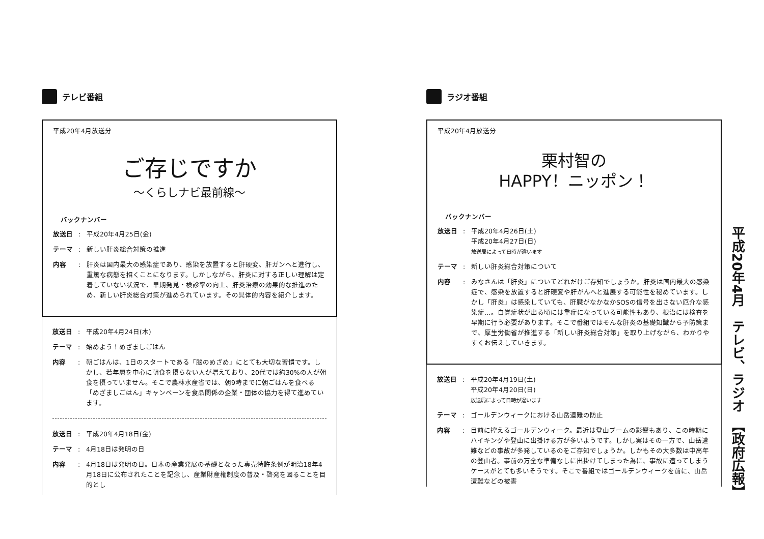テレビ番組
平成20年4月放送分
ご存じですか
～くらしナビ最前線～
バックナンバー
放送日: 平成20年4月25日(金)
テーマ: 新しい肝炎総合対策の推進
内容: 肝炎は国内最大の感染症であり、感染を放置すると肝硬変、肝ガンへと進行し、重篤な病態を招くことになります。しかしながら、肝炎に対する正しい理解は定着していない状況で、早期発見・検診率の向上、肝炎治療の効果的な推進のため、新しい肝炎総合対策が進められています。その具体的内容を紹介します。
放送日: 平成20年4月24日(木)
テーマ: 始めよう！めざましごはん
内容: 朝ごはんは、1日のスタートである「脳のめざめ」にとても大切な習慣です。しかし、若年層を中心に朝食を摂らない人が増えており、20代では約30%の人が朝食を摂っていません。そこで農林水産省では、朝9時までに朝ごはんを食べる「めざましごはん」キャンペーンを食品関係の企業・団体の協力を得て進めています。
放送日: 平成20年4月18日(金)
テーマ: 4月18日は発明の日
内容: 4月18日は発明の日。日本の産業発展の基礎となった専売特許条例が明治18年4月18日に公布されたことを記念し、産業財産権制度の普及・啓発を図ることを目的とし
ラジオ番組
平成20年4月放送分
栗村智の
HAPPY！ニッポン！
バックナンバー
放送日: 平成20年4月26日(土)
平成20年4月27日(日)
放送局によって日時が違います
テーマ: 新しい肝炎総合対策について
内容: みなさんは「肝炎」についてどれだけご存知でしょうか。肝炎は国内最大の感染症で、感染を放置すると肝硬変や肝がんへと進展する可能性を秘めています。しかし「肝炎」は感染していても、肝臓がなかなかSOSの信号を出さない厄介な感染症…。自覚症状が出る頃には重症になっている可能性もあり、根治には検査を早期に行う必要があります。そこで番組ではそんな肝炎の基礎知識から予防策まで、厚生労働省が推進する「新しい肝炎総合対策」を取り上げながら、わかりやすくお伝えしていきます。
放送日: 平成20年4月19日(土)
平成20年4月20日(日)
放送局によって日時が違います
テーマ: ゴールデンウィークにおける山岳遭難の防止
内容: 目前に控えるゴールデンウィーク。最近は登山ブームの影響もあり、この時期にハイキングや登山に出掛ける方が多いようです。しかし実はその一方で、山岳遭難などの事故が多発しているのをご存知でしょうか。しかもその大多数は中高年の登山者。事前の万全な準備なしに出掛けてしまった為に、事故に遭ってしまうケースがとても多いそうです。そこで番組ではゴールデンウィークを前に、山岳遭難などの被害
平成20年4月　テレビ、ラジオ　【政府広報】